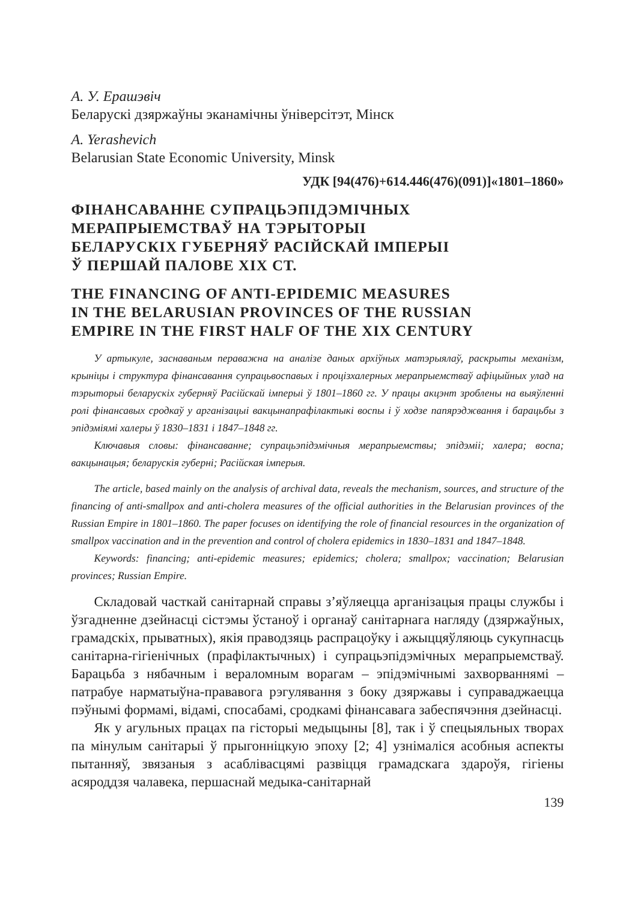А. У. Ерашэвіч
Беларускі дзяржаўны эканамічны ўніверсітэт, Мінск
A. Yerashevich
Belarusian State Economic University, Minsk
УДК [94(476)+614.446(476)(091)]«1801–1860»
ФІНАНСАВАННЕ СУПРАЦЬЭПІДЭМІЧНЫХ
МЕРАПРЫЕМСТВАЎ НА ТЭРЫТОРЫІ
БЕЛАРУСКІХ ГУБЕРНЯЎ РАСІЙСКАЙ ІМПЕРЫІ
Ў ПЕРШАЙ ПАЛОВЕ XIX СТ.
THE FINANCING OF ANTI-EPIDEMIC MEASURES
IN THE BELARUSIAN PROVINCES OF THE RUSSIAN
EMPIRE IN THE FIRST HALF OF THE XIX CENTURY
У артыкуле, заснаваным пераважна на аналізе даных архіўных матэрыялаў, раскрыты механізм, крыніцы і структура фінансавання супрацьвоспавых і процізхалерных мерапрыемстваў афіцыйных улад на тэрыторыі беларускіх губерняў Расійскай імперыі ў 1801–1860 гг. У працы акцэнт зроблены на выяўленні ролі фінансавых сродкаў у арганізацыі вакцынапрафілактыкі воспы і ў ходзе папярэджвання і барацьбы з эпідэміямі халеры ў 1830–1831 і 1847–1848 гг.
Ключавыя словы: фінансаванне; супрацьэпідэмічныя мерапрыемствы; эпідэміі; халера; воспа; вакцынацыя; беларускія губерні; Расійская імперыя.
The article, based mainly on the analysis of archival data, reveals the mechanism, sources, and structure of the financing of anti-smallpox and anti-cholera measures of the official authorities in the Belarusian provinces of the Russian Empire in 1801–1860. The paper focuses on identifying the role of financial resources in the organization of smallpox vaccination and in the prevention and control of cholera epidemics in 1830–1831 and 1847–1848.
Keywords: financing; anti-epidemic measures; epidemics; cholera; smallpox; vaccination; Belarusian provinces; Russian Empire.
Складовай часткай санітарнай справы з’яўляецца арганізацыя працы службы і ўзгадненне дзейнасці сістэмы ўстаноў і органаў санітарнага нагляду (дзяржаўных, грамадскіх, прыватных), якія праводзяць распрацоўку і ажыццяўляюць сукупнасць санітарна-гігіенічных (прафілактычных) і супрацьэпідэмічных мерапрыемстваў. Барацьба з нябачным і вераломным ворагам – эпідэмічнымі захворваннямі – патрабуе нарматыўна-прававога рэгулявання з боку дзяржавы і суправаджаецца пэўнымі формамі, відамі, спосабамі, сродкамі фінансавага забеспячэння дзейнасці.
Як у агульных працах па гісторыі медыцыны [8], так і ў спецыяльных творах па мінулым санітарыі ў прыгонніцкую эпоху [2; 4] узнімаліся асобныя аспекты пытанняў, звязаныя з асаблівасцямі развіцця грамадскага здароўя, гігіены асяроддзя чалавека, першаснай медыка-санітарнай
139